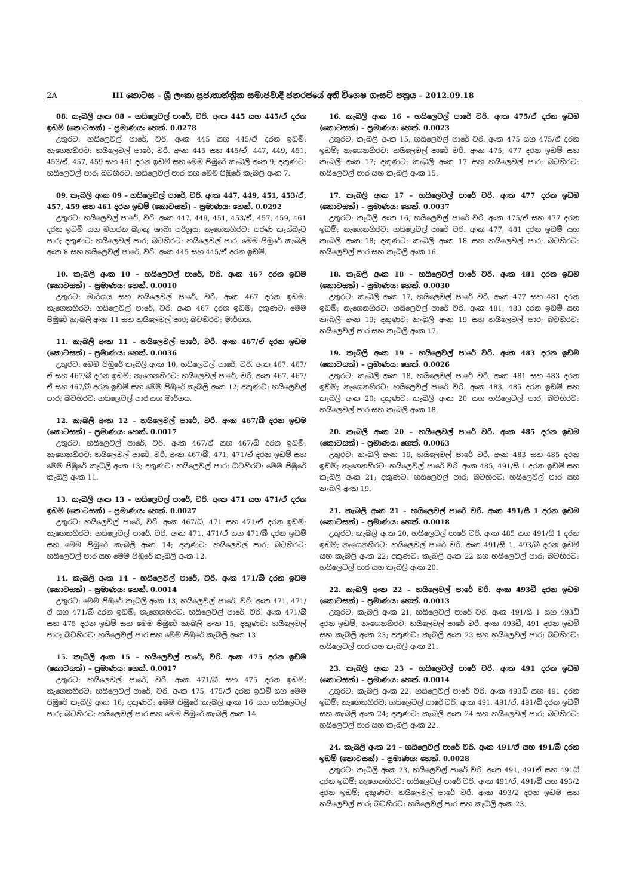2A III කොටස – ශ්‍රී ලංකා ප්‍රජාතාන්ත්‍රික සමාජවාදී ජනරජයේ අති විශෙෂ ගැසට් පත්‍රය – 2012.09.18
08. කැබලි අංක 08 – හයිලෙවල් පාරේ, වරි. අංක 445 සහ 445/ඒ දරන ඉඩම් (කොටසක්) – ප්‍රමාණය: හෙක්. 0.0278
උතුරට: හයිලෙවල් පාරේ, වරි. අංක 445 සහ 445/ඒ දරන ඉඩම්; නැගෙනහිරට: හයිලෙවල් පාරේ, වරි. අංක 445 සහ 445/ඒ, 447, 449, 451, 453/ඒ, 457, 459 සහ 461 දරන ඉඩම් සහ මෙම පිඹුරේ කැබලි අංක 9; දකුණට: හයිලෙවල් පාර; බටහිරට: හයිලෙවල් පාර සහ මෙම පිඹුරේ කැබලි අංක 7.
09. කැබලි අංක 09 – හයිලෙවල් පාරේ, වරි. අංක 447, 449, 451, 453/ඒ, 457, 459 සහ 461 දරන ඉඩම් (කොටසක්) – ප්‍රමාණය: හෙක්. 0.0292
උතුරට: හයිලෙවල් පාරේ, වරි. අංක 447, 449, 451, 453/ඒ, 457, 459, 461 දරන ඉඩම් සහ මහජන බැංකු ශාඛා පරිශ්‍රය; නැගෙනහිරට: පරණ කැස්බෑව පාර; දකුණට: හයිලෙවල් පාර; බටහිරට: හයිලෙවල් පාර, මෙම පිඹුරේ කැබලි අංක 8 සහ හයිලෙවල් පාරේ, වරි. අංක 445 සහ 445/ඒ දරන ඉඩම්.
10. කැබලි අංක 10 – හයිලෙවල් පාරේ, වරි. අංක 467 දරන ඉඩම (කොටසක්) – ප්‍රමාණය: හෙක්. 0.0010
උතුරට: මාර්ගය සහ හයිලෙවල් පාරේ, වරි. අංක 467 දරන ඉඩම; නැගෙනහිරට: හයිලෙවල් පාරේ, වරි. අංක 467 දරන ඉඩම; දකුණට: මෙම පිඹුරේ කැබලි අංක 11 සහ හයිලෙවල් පාර; බටහිරට: මාර්ගය.
11. කැබලි අංක 11 – හයිලෙවල් පාරේ, වරි. අංක 467/ඒ දරන ඉඩම (කොටසක්) – ප්‍රමාණය: හෙක්. 0.0036
උතුරට: මෙම පිඹුරේ කැබලි අංක 10, හයිලෙවල් පාරේ, වරි. අංක 467, 467/ඒ සහ 467/බී දරන ඉඩම්; නැගෙනහිරට: හයිලෙවල් පාරේ, වරි. අංක 467, 467/ඒ සහ 467/බී දරන ඉඩම් සහ මෙම පිඹුරේ කැබලි අංක 12; දකුණට: හයිලෙවල් පාර; බටහිරට: හයිලෙවල් පාර සහ මාර්ගය.
12. කැබලි අංක 12 – හයිලෙවල් පාරේ, වරි. අංක 467/බී දරන ඉඩම (කොටසක්) – ප්‍රමාණය: හෙක්. 0.0017
උතුරට: හයිලෙවල් පාරේ, වරි. අංක 467/ඒ සහ 467/බී දරන ඉඩම්; නැගෙනහිරට: හයිලෙවල් පාරේ, වරි. අංක 467/බී, 471, 471/ඒ දරන ඉඩම් සහ මෙම පිඹුරේ කැබලි අංක 13; දකුණට: හයිලෙවල් පාර; බටහිරට: මෙම පිඹුරේ කැබලි අංක 11.
13. කැබලි අංක 13 – හයිලෙවල් පාරේ, වරි. අංක 471 සහ 471/ඒ දරන ඉඩම් (කොටසක්) – ප්‍රමාණය: හෙක්. 0.0027
උතුරට: හයිලෙවල් පාරේ, වරි. අංක 467/බී, 471 සහ 471/ඒ දරන ඉඩම්; නැගෙනහිරට: හයිලෙවල් පාරේ, වරි. අංක 471, 471/ඒ සහ 471/බී දරන ඉඩම් සහ මෙම පිඹුරේ කැබලි අංක 14; දකුණට: හයිලෙවල් පාර; බටහිරට: හයිලෙවල් පාර සහ මෙම පිඹුරේ කැබලි අංක 12.
14. කැබලි අංක 14 – හයිලෙවල් පාරේ, වරි. අංක 471/බී දරන ඉඩම (කොටසක්) – ප්‍රමාණය: හෙක්. 0.0014
උතුරට: මෙම පිඹුරේ කැබලි අංක 13, හයිලෙවල් පාරේ, වරි. අංක 471, 471/ඒ සහ 471/බී දරන ඉඩම්; නැගෙනහිරට: හයිලෙවල් පාරේ, වරි. අංක 471/බී සහ 475 දරන ඉඩම් සහ මෙම පිඹුරේ කැබලි අංක 15; දකුණට: හයිලෙවල් පාර; බටහිරට: හයිලෙවල් පාර සහ මෙම පිඹුරේ කැබලි අංක 13.
15. කැබලි අංක 15 – හයිලෙවල් පාරේ, වරි. අංක 475 දරන ඉඩම (කොටසක්) – ප්‍රමාණය: හෙක්. 0.0017
උතුරට: හයිලෙවල් පාරේ, වරි. අංක 471/බී සහ 475 දරන ඉඩම්; නැගෙනහිරට: හයිලෙවල් පාරේ, වරි. අංක 475, 475/ඒ දරන ඉඩම් සහ මෙම පිඹුරේ කැබලි අංක 16; දකුණට: මෙම පිඹුරේ කැබලි අංක 16 සහ හයිලෙවල් පාර; බටහිරට: හයිලෙවල් පාර සහ මෙම පිඹුරේ කැබලි අංක 14.
16. කැබලි අංක 16 – හයිලෙවල් පාරේ වරි. අංක 475/ඒ දරන ඉඩම (කොටසක්) – ප්‍රමාණය: හෙක්. 0.0023
උතුරට: කැබලි අංක 15, හයිලෙවල් පාරේ වරි. අංක 475 සහ 475/ඒ දරන ඉඩම්; නැගෙනහිරට: හයිලෙවල් පාරේ වරි. අංක 475, 477 දරන ඉඩම් සහ කැබලි අංක 17; දකුණට: කැබලි අංක 17 සහ හයිලෙවල් පාර; බටහිරට: හයිලෙවල් පාර සහ කැබලි අංක 15.
17. කැබලි අංක 17 – හයිලෙවල් පාරේ වරි. අංක 477 දරන ඉඩම (කොටසක්) – ප්‍රමාණය: හෙක්. 0.0037
උතුරට: කැබලි අංක 16, හයිලෙවල් පාරේ වරි. අංක 475/ඒ සහ 477 දරන ඉඩම්; නැගෙනහිරට: හයිලෙවල් පාරේ වරි. අංක 477, 481 දරන ඉඩම් සහ කැබලි අංක 18; දකුණට: කැබලි අංක 18 සහ හයිලෙවල් පාර; බටහිරට: හයිලෙවල් පාර සහ කැබලි අංක 16.
18. කැබලි අංක 18 – හයිලෙවල් පාරේ වරි. අංක 481 දරන ඉඩම (කොටසක්) – ප්‍රමාණය: හෙක්. 0.0030
උතුරට: කැබලි අංක 17, හයිලෙවල් පාරේ වරි. අංක 477 සහ 481 දරන ඉඩම්; නැගෙනහිරට: හයිලෙවල් පාරේ වරි. අංක 481, 483 දරන ඉඩම් සහ කැබලි අංක 19; දකුණට: කැබලි අංක 19 සහ හයිලෙවල් පාර; බටහිරට: හයිලෙවල් පාර සහ කැබලි අංක 17.
19. කැබලි අංක 19 – හයිලෙවල් පාරේ වරි. අංක 483 දරන ඉඩම (කොටසක්) – ප්‍රමාණය: හෙක්. 0.0026
උතුරට: කැබලි අංක 18, හයිලෙවල් පාරේ වරි. අංක 481 සහ 483 දරන ඉඩම්; නැගෙනහිරට: හයිලෙවල් පාරේ වරි. අංක 483, 485 දරන ඉඩම් සහ කැබලි අංක 20; දකුණට: කැබලි අංක 20 සහ හයිලෙවල් පාර; බටහිරට: හයිලෙවල් පාර සහ කැබලි අංක 18.
20. කැබලි අංක 20 – හයිලෙවල් පාරේ වරි. අංක 485 දරන ඉඩම (කොටසක්) – ප්‍රමාණය: හෙක්. 0.0063
උතුරට: කැබලි අංක 19, හයිලෙවල් පාරේ වරි. අංක 483 සහ 485 දරන ඉඩම්; නැගෙනහිරට: හයිලෙවල් පාරේ වරි. අංක 485, 491/සී 1 දරන ඉඩම් සහ කැබලි අංක 21; දකුණට: හයිලෙවල් පාර; බටහිරට: හයිලෙවල් පාර සහ කැබලි අංක 19.
21. කැබලි අංක 21 – හයිලෙවල් පාරේ වරි. අංක 491/සී 1 දරන ඉඩම (කොටසක්) – ප්‍රමාණය: හෙක්. 0.0018
උතුරට: කැබලි අංක 20, හයිලෙවල් පාරේ වරි. අංක 485 සහ 491/සී 1 දරන ඉඩම්; නැගෙනහිරට: හයිලෙවල් පාරේ වරි. අංක 491/සී 1, 493/බී දරන ඉඩම් සහ කැබලි අංක 22; දකුණට: කැබලි අංක 22 සහ හයිලෙවල් පාර; බටහිරට: හයිලෙවල් පාර සහ කැබලි අංක 20.
22. කැබලි අංක 22 – හයිලෙවල් පාරේ වරි. අංක 493ඩී දරන ඉඩම (කොටසක්) – ප්‍රමාණය: හෙක්. 0.0013
උතුරට: කැබලි අංක 21, හයිලෙවල් පාරේ වරි. අංක 491/සී 1 සහ 493ඩී දරන ඉඩම්; නැගෙනහිරට: හයිලෙවල් පාරේ වරි. අංක 493ඩී, 491 දරන ඉඩම් සහ කැබලි අංක 23; දකුණට: කැබලි අංක 23 සහ හයිලෙවල් පාර; බටහිරට: හයිලෙවල් පාර සහ කැබලි අංක 21.
23. කැබලි අංක 23 – හයිලෙවල් පාරේ වරි. අංක 491 දරන ඉඩම (කොටසක්) – ප්‍රමාණය: හෙක්. 0.0014
උතුරට: කැබලි අංක 22, හයිලෙවල් පාරේ වරි. අංක 493ඩී සහ 491 දරන ඉඩම්; නැගෙනහිරට: හයිලෙවල් පාරේ වරි. අංක 491, 491/ඒ, 491/බී දරන ඉඩම් සහ කැබලි අංක 24; දකුණට: කැබලි අංක 24 සහ හයිලෙවල් පාර; බටහිරට: හයිලෙවල් පාර සහ කැබලි අංක 22.
24. කැබලි අංක 24 – හයිලෙවල් පාරේ වරි. අංක 491/ඒ සහ 491/බී දරන ඉඩම් (කොටසක්) – ප්‍රමාණය: හෙක්. 0.0028
උතුරට: කැබලි අංක 23, හයිලෙවල් පාරේ වරි. අංක 491, 491ඒ සහ 491බී දරන ඉඩම්; නැගෙනහිරට: හයිලෙවල් පාරේ වරි. අංක 491/ඒ, 491/බී සහ 493/2 දරන ඉඩම්; දකුණට: හයිලෙවල් පාරේ වරි. අංක 493/2 දරන ඉඩම සහ හයිලෙවල් පාර; බටහිරට: හයිලෙවල් පාර සහ කැබලි අංක 23.